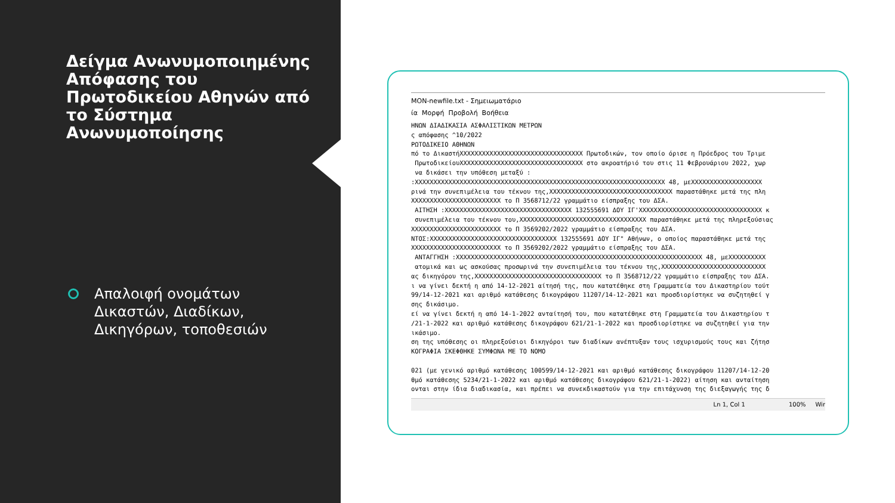Δείγμα Ανωνυμοποιημένης Απόφασης του Πρωτοδικείου Αθηνών από το Σύστημα Ανωνυμοποίησης
Απαλοιφή ονομάτων Δικαστών, Διαδίκων, Δικηγόρων, τοποθεσιών
MON-newfile.txt - Σημειωματάριο
ία Μορφή Προβολή Βοήθεια
ΗΝΩΝ ΔΙΑΔΙΚΑΣΙΑ ΑΣΦΑΛΙΣΤΙΚΩΝ ΜΕΤΡΩΝ
ς απόφασης ^10/2022
ΡΩΤΟΔΙΚΕΙΟ ΑΘΗΝΩΝ
πό το ΔικαστήXXXXXXXXXXXXXXXXXXXXXXXXXXXXXXXXX Πρωτοδικών, τον οποίο όρισε η Πρόεδρος του Τριμε
 ΠρωτοδικείουXXXXXXXXXXXXXXXXXXXXXXXXXXXXXXXXX στο ακροατήριό του στις 11 Φεβρουάριου 2022, χωρ
 να δικάσει την υπόθεση μεταξύ :
:XXXXXXXXXXXXXXXXXXXXXXXXXXXXXXXXXXXXXXXXXXXXXXXXXXXXXXXXXXXXXXXXXXX 48, μεXXXXXXXXXXXXXXXXXXX
ρινά την συνεπιμέλεια του τέκνου της,XXXXXXXXXXXXXXXXXXXXXXXXXXXXXXXXX παραστάθηκε μετά της πλη
XXXXXXXXXXXXXXXXXXXXXXXX το Π 3568712/22 γραμμάτιο είσπραξης του ΔΣΑ.
 ΑΙΤΗΣΗ :XXXXXXXXXXXXXXXXXXXXXXXXXXXXXXXXXX 132555691 ΔΟΥ ΙΓ'XXXXXXXXXXXXXXXXXXXXXXXXXXXXXXXXX κ
 συνεπιμέλεια του τέκνου του,XXXXXXXXXXXXXXXXXXXXXXXXXXXXXXXXXX παραστάθηκε μετά της πληρεξούσιας
XXXXXXXXXXXXXXXXXXXXXXXX το Π 3569202/2022 γραμμάτιο είσπραξης του ΔΣΑ.
ΝΤΟΣ:XXXXXXXXXXXXXXXXXXXXXXXXXXXXXXXXXX 132555691 ΔΟΥ ΙΓ" Αθήνων, ο οποίος παραστάθηκε μετά της
XXXXXXXXXXXXXXXXXXXXXXXX το Π 3569202/2022 γραμμάτιο είσπραξης του ΔΣΑ.
 ΑΝΤΑΓΓΗΣΗ :XXXXXXXXXXXXXXXXXXXXXXXXXXXXXXXXXXXXXXXXXXXXXXXXXXXXXXXXXXXXXXXXXX 48, μεXXXXXXXXXX
 ατομικά και ως ασκούσας προσωρινά την συνεπιμέλεια του τέκνου της,XXXXXXXXXXXXXXXXXXXXXXXXXXXX
ας δικηγόρου της,XXXXXXXXXXXXXXXXXXXXXXXXXXXXXXXXXX το Π 3568712/22 γραμμάτιο είσπραξης του ΔΣΑ.
ι να γίνει δεκτή η από 14-12-2021 αίτησή της, που κατατέθηκε στη Γραμματεία του Δικαστηρίου τούτ
99/14-12-2021 και αριθμό κατάθεσης δικογράφου 11207/14-12-2021 και προσδιορίστηκε να συζητηθεί γ
σης δικάσιμο.
εί να γίνει δεκτή η από 14-1-2022 ανταίτησή του, που κατατέθηκε στη Γραμματεία του Δικαστηρίου τ
/21-1-2022 και αριθμό κατάθεσης δικογράφου 621/21-1-2022 και προσδιορίστηκε να συζητηθεί για την
ικάσιμο.
ση της υπόθεσης οι πληρεξούσιοι δικηγόροι των διαδίκων ανέπτυξαν τους ισχυρισμούς τους και ζήτησ
ΚΟΓΡΑΦΙΑ ΣΚΕΦΘΗΚΕ ΣΥΜΦΩΝΑ ΜΕ ΤΟ ΝΟΜΟ

021 (με γενικό αριθμό κατάθεσης 100599/14-12-2021 και αριθμό κατάθεσης δικογράφου 11207/14-12-20
θμό κατάθεσης 5234/21-1-2022 και αριθμό κατάθεσης δικογράφου 621/21-1-2022) αίτηση και ανταίτηση
ονται στην ίδια διαδικασία, και πρέπει να συνεκδικαστούν για την επιτάχυνση της διεξαγωγής της δ
Ln 1, Col 1 100% Wir